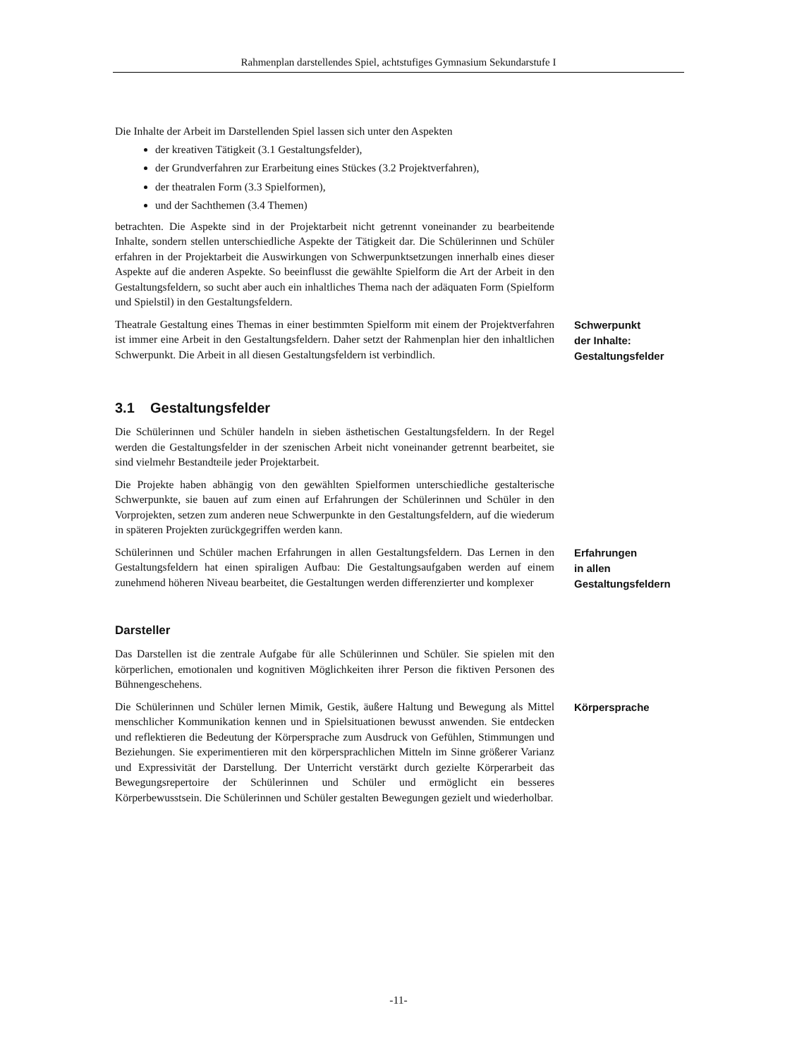Rahmenplan darstellendes Spiel, achtstufiges Gymnasium Sekundarstufe I
Die Inhalte der Arbeit im Darstellenden Spiel lassen sich unter den Aspekten
der kreativen Tätigkeit (3.1 Gestaltungsfelder),
der Grundverfahren zur Erarbeitung eines Stückes (3.2 Projektverfahren),
der theatralen Form (3.3 Spielformen),
und der Sachthemen (3.4 Themen)
betrachten. Die Aspekte sind in der Projektarbeit nicht getrennt voneinander zu bearbeitende Inhalte, sondern stellen unterschiedliche Aspekte der Tätigkeit dar. Die Schülerinnen und Schüler erfahren in der Projektarbeit die Auswirkungen von Schwerpunktsetzungen innerhalb eines dieser Aspekte auf die anderen Aspekte. So beeinflusst die gewählte Spielform die Art der Arbeit in den Gestaltungsfeldern, so sucht aber auch ein inhaltliches Thema nach der adäquaten Form (Spielform und Spielstil) in den Gestaltungsfeldern.
Theatrale Gestaltung eines Themas in einer bestimmten Spielform mit einem der Projektverfahren ist immer eine Arbeit in den Gestaltungsfeldern. Daher setzt der Rahmenplan hier den inhaltlichen Schwerpunkt. Die Arbeit in all diesen Gestaltungsfeldern ist verbindlich.
Schwerpunkt
der Inhalte:
Gestaltungsfelder
3.1 Gestaltungsfelder
Die Schülerinnen und Schüler handeln in sieben ästhetischen Gestaltungsfeldern. In der Regel werden die Gestaltungsfelder in der szenischen Arbeit nicht voneinander getrennt bearbeitet, sie sind vielmehr Bestandteile jeder Projektarbeit.
Die Projekte haben abhängig von den gewählten Spielformen unterschiedliche gestalterische Schwerpunkte, sie bauen auf zum einen auf Erfahrungen der Schülerinnen und Schüler in den Vorprojekten, setzen zum anderen neue Schwerpunkte in den Gestaltungsfeldern, auf die wiederum in späteren Projekten zurückgegriffen werden kann.
Schülerinnen und Schüler machen Erfahrungen in allen Gestaltungsfeldern. Das Lernen in den Gestaltungsfeldern hat einen spiraligen Aufbau: Die Gestaltungsaufgaben werden auf einem zunehmend höheren Niveau bearbeitet, die Gestaltungen werden differenzierter und komplexer
Erfahrungen
in allen
Gestaltungsfeldern
Darsteller
Das Darstellen ist die zentrale Aufgabe für alle Schülerinnen und Schüler. Sie spielen mit den körperlichen, emotionalen und kognitiven Möglichkeiten ihrer Person die fiktiven Personen des Bühnengeschehens.
Die Schülerinnen und Schüler lernen Mimik, Gestik, äußere Haltung und Bewegung als Mittel menschlicher Kommunikation kennen und in Spielsituationen bewusst anwenden. Sie entdecken und reflektieren die Bedeutung der Körpersprache zum Ausdruck von Gefühlen, Stimmungen und Beziehungen. Sie experimentieren mit den körpersprachlichen Mitteln im Sinne größerer Varianz und Expressivität der Darstellung. Der Unterricht verstärkt durch gezielte Körperarbeit das Bewegungsrepertoire der Schülerinnen und Schüler und ermöglicht ein besseres Körperbewusstsein. Die Schülerinnen und Schüler gestalten Bewegungen gezielt und wiederholbar.
Körpersprache
-11-